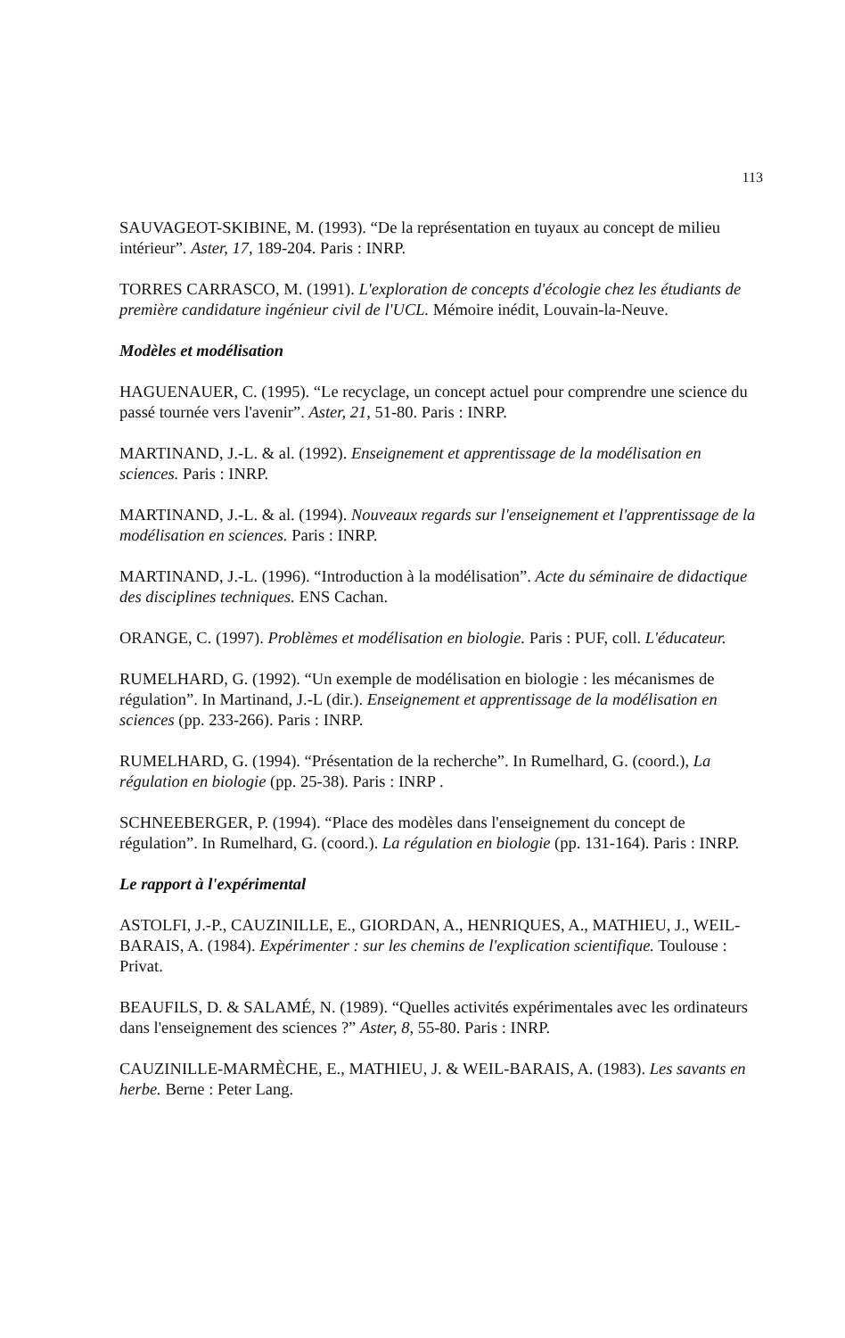113
SAUVAGEOT-SKIBINE, M. (1993). “De la représentation en tuyaux au concept de milieu intérieur”. Aster, 17, 189-204. Paris : INRP.
TORRES CARRASCO, M. (1991). L'exploration de concepts d'écologie chez les étudiants de première candidature ingénieur civil de l'UCL. Mémoire inédit, Louvain-la-Neuve.
Modèles et modélisation
HAGUENAUER, C. (1995). “Le recyclage, un concept actuel pour comprendre une science du passé tournée vers l'avenir”. Aster, 21, 51-80. Paris : INRP.
MARTINAND, J.-L. & al. (1992). Enseignement et apprentissage de la modélisation en sciences. Paris : INRP.
MARTINAND, J.-L. & al. (1994). Nouveaux regards sur l'enseignement et l'apprentissage de la modélisation en sciences. Paris : INRP.
MARTINAND, J.-L. (1996). “Introduction à la modélisation”. Acte du séminaire de didactique des disciplines techniques. ENS Cachan.
ORANGE, C. (1997). Problèmes et modélisation en biologie. Paris : PUF, coll. L'éducateur.
RUMELHARD, G. (1992). “Un exemple de modélisation en biologie : les mécanismes de régulation”. In Martinand, J.-L (dir.). Enseignement et apprentissage de la modélisation en sciences (pp. 233-266). Paris : INRP.
RUMELHARD, G. (1994). “Présentation de la recherche”. In Rumelhard, G. (coord.), La régulation en biologie (pp. 25-38). Paris : INRP .
SCHNEEBERGER, P. (1994). “Place des modèles dans l'enseignement du concept de régulation”. In Rumelhard, G. (coord.). La régulation en biologie (pp. 131-164). Paris : INRP.
Le rapport à l'expérimental
ASTOLFI, J.-P., CAUZINILLE, E., GIORDAN, A., HENRIQUES, A., MATHIEU, J., WEIL-BARAIS, A. (1984). Expérimenter : sur les chemins de l'explication scientifique. Toulouse : Privat.
BEAUFILS, D. & SALAMÉ, N. (1989). “Quelles activités expérimentales avec les ordinateurs dans l'enseignement des sciences ?” Aster, 8, 55-80. Paris : INRP.
CAUZINILLE-MARMÈCHE, E., MATHIEU, J. & WEIL-BARAIS, A. (1983). Les savants en herbe. Berne : Peter Lang.